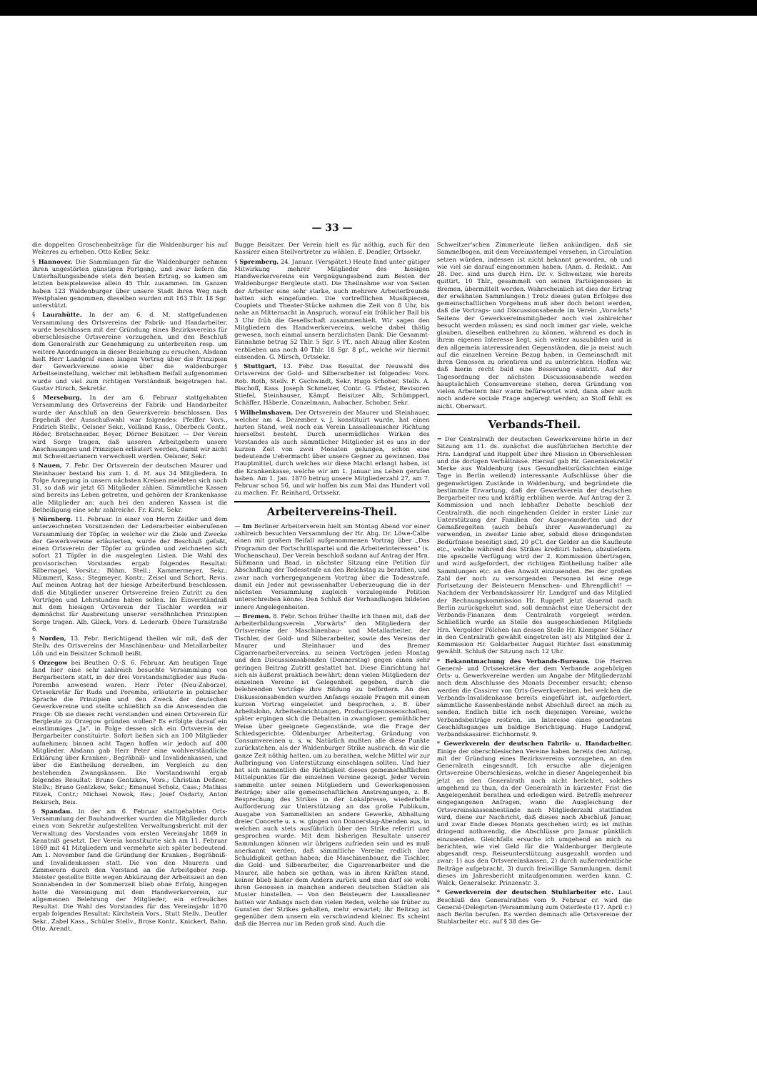— 33 —
die doppelten Groschenbeiträge für die Waldenburger bis auf Weiteres zu erheben. Otto Keller, Sekr.
§ Hannover. Die Sammlungen für die Waldenburger nehmen ihren ungestörten günstigen Fortgang, und zwar liefern die Unterhaltungsabende stets den besten Ertrag, so kamen am letzten beispielsweise allein 45 Thlr. zusammen. Im Ganzen haben 123 Waldenburger über unsere Stadt ihren Weg nach Westphalen genommen, dieselben wurden mit 163 Thlr. 18 Sgr. unterstützt.
§ Laurahütte. In der am 6. d. M. stattgefundenen Versammlung des Ortsvereins der Fabrik- und Handarbeiter, wurde beschlossen mit der Gründung eines Bezirksvereins für oberschlesische Ortsvereine vorzugehen, und den Beschluß dem Generalrath zur Genehmigung zu unterbreiten resp. um weitere Anordnungen in dieser Beziehung zu ersuchen. Alsdann hielt Herr Landgraf einen langen Vortrag über die Prinzipien der Gewerkvereine sowie über die waldenburger Arbeitseinstellung, welcher mit lebhaftem Beifall aufgenommen wurde und viel zum richtigen Verständniß beigetragen hat. Gustav Hirsch, Sekretär.
§ Merseburg. In der am 6. Februar stattgehabten Versammlung des Ortsvereins der Fabrik- und Handarbeiter wurde der Anschluß an den Gewerkverein beschlossen. Das Ergebniß der Ausschußwahl war folgendes: Pfeiffer Vors., Fridrich Stellv., Oelsner Sekr., Vollland Kass., Oberbeck Contr., Röder, Bretschneider, Beyer, Dörner Beisitzer. — Der Verein wird Sorge tragen, daß unseren Arbeitgebern unsere Anschauungen und Prinzipien erläutert werden, damit wir nicht mit Schweitzerianern verwechselt werden. Oelsner, Sekr.
§ Nauen, 7. Febr. Der Ortsverein der deutschen Maurer und Steinhauer bestand bis zum 1. d. M. aus 34 Mitgliedern. In Folge Anregung in unsern nächsten Kreisen meldeten sich noch 31, so daß wir jetzt 65 Mitglieder zählen. Sämmtliche Kassen sind bereits ins Leben getreten, und gehören der Krankenkasse alle Mitglieder an; auch bei den anderen Kassen ist die Betheiligung eine sehr zahlreiche. Fr. Kirst, Sekr.
§ Nürnberg. 11. Februar. In einer von Herrn Zeitler und dem unterzeichneten Vorsitzenden der Lederarbeiter einberufenen Versammlung der Töpfer, in welcher wir die Ziele und Zwecke der Gewerkvereine erläuterten, wurde der Beschluß gefaßt, einen Ortsverein der Töpfer zu gründen und zeichneten sich sofort 21 Töpfer in die ausgelegten Listen. Die Wahl des provisorischen Vorstandes ergab folgendes Resultat: Silbernagel, Vorsitz.; Böhm, Stell.; Kammermeyer, Sekr.; Mümmerl, Kass.; Stegmeyer, Kontr.; Zeisel und Schort, Revis. Auf meinen Antrag hat der hiesige Arbeiterbund beschlossen, daß die Mitglieder unserer Ortsvereine freien Zutritt zu den Vorträgen und Lehrstunden haben sollen. Im Einverständniß mit dem hiesigen Ortsverein der Tischler werden wir demnächst für Ausbreitung unserer versöhnlichen Prinzipien Sorge tragen. Alb. Gileck, Vors. d. Lederarb. Obere Turnstraße 6.
§ Norden, 13. Febr. Berichtigend theilen wir mit, daß der Stellv. des Ortsvereins der Maschinenbau- und Metallarbeiter Löh und ein Beisitzer Schmoll heißt.
§ Orzegow bei Beuthen O.-S. 6. Februar. Am heutigen Tage fand hier eine sehr zahlreich besuchte Versammlung von Bergarbeitern statt, in der drei Vorstandsmitglieder aus Ruda-Poremba anwesend waren. Herr Peter (Neu-Zaborze), Ortssekretär für Ruda und Poremba, erläuterte in polnischer Sprache die Prinzipien und den Zweck der deutschen Gewerkvereine und stellte schließlich an die Anwesenden die Frage: Ob sie dieses recht verstanden und einen Ortsverein für Bergleute zu Orzegow gründen wollen? Es erfolgte darauf ein einstimmiges „Ja", in Folge dessen sich ein Ortsverein der Bergarbeiter constituirte. Sofort ließen sich an 100 Mitglieder aufnehmen; binnen acht Tagen hoffen wir jedoch auf 400 Mitglieder. Alsdann gab Herr Peter eine wohlverständliche Erklärung über Kranken-, Begräbniß- und Invalidenkassen, und über die Eintheilung derselben, im Vergleich zu den bestehenden Zwangskassen. Die Vorstandswahl ergab folgendes Resultat: Bruno Gentzkow, Vors.; Christian Deßner, Stellv.; Bruno Gentzkow, Sekr.; Emanuel Scholz, Cass.; Mathias Fitzek, Contr.; Michael Nowok, Rev.; Josef Osdarty, Anton Bekirsch, Beis.
§ Spandau. In der am 6. Februar stattgehabten Orts-Versammlung der Bauhandwerker wurden die Mitglieder durch einen vom Sekretär aufgestellten Verwaltungsbericht mit der Verwaltung des Vorstandes vom ersten Vereinsjahr 1869 in Kenntniß gesetzt. Der Verein konstituirte sich am 11. Februar 1869 mit 41 Mitgliedern und vermehrte sich später bedeutend. Am 1. November fand die Gründung der Kranken-, Begräbniß- und Invalidenkassen statt. Die von den Maurern und Zimmerern durch den Vorstand an die Arbeitgeber resp. Meister gestellte Bitte wegen Abkürzung der Arbeitszeit an den Sonnabenden in der Sommerzeit blieb ohne Erfolg, hingegen hatte die Vereinigung mit dem Handwerkerverein, zur allgemeinen Belehrung der Mitglieder, ein erfreuliches Resultat. Die Wahl des Vorstandes für das Vereinsjahr 1870 ergab folgendes Resultat: Kirchstein Vors., Stutt Stellv., Deutler Sekr., Zabel Kass., Schüler Stellv., Brose Kontr., Knickert, Bahn, Otto, Arendt,
Bugge Beisitzer. Der Verein hielt es für nöthig, auch für den Kassirer einen Stellvertreter zu wählen. E. Dendler, Ortssekr.
§ Spremberg. 24. Januar. (Verspätet.) Heute fand unter gütiger Mitwirkung mehrer Mitglieder des hiesigen Handwerkervereins ein Vergnügungsabend zum Besten der Waldenburger Bergleute statt. Die Theilnahme war von Seiten der Arbeiter eine sehr starke, auch mehrere Arbeiterfreunde hatten sich eingefunden. Die vortrefflichen Musikpiecen, Couplets und Theater-Stücke nahmen die Zeit von 8 Uhr, bis nahe an Mitternacht in Anspruch, worauf ein fröhlicher Ball bis 3 Uhr früh die Gesellschaft zusammenhielt. Wir sagen den Mitgliedern des Handwerkervereins, welche dabei thätig gewesen, noch einmal unsern herzlichsten Dank. Die Gesammt-Einnahme betrug 52 Thlr. 5 Sgr. 5 Pf., nach Abzug aller Kosten verblieben uns noch 40 Thlr. 18 Sgr. 8 pf., welche wir hiermit einsenden. G. Mirsch, Ortssekr.
§ Stuttgart, 13. Febr. Das Resultat der Neuwahl des Ortsvereins der Gold- und Silberarbeiter ist folgendes: Vors. Rob. Roth, Stellv. F. Gschwindt, Sekr. Hugo Schober, Stellv. A. Bischoff, Kass. Joseph Schmelzer, Contr. G. Pfister, Revisoren Stiefel, Steinhauser, Kämpf, Beisitzer Alb, Schömpperl, Schäffer, Häberle, Conzelmann, Aubacher. Schober, Sekr.
§ Wilhelmshaven. Der Ortsverein der Maurer und Steinhauer, welcher am 4. Dezember v. J. konstituirt wurde, hat einen harten Stand, weil noch ein Verein Lassalleanischer Richtung hierselbst besteht. Durch unermüdliches Wirken des Vorstandes als auch sämmtlicher Mitglieder ist es uns in der kurzen Zeit von zwei Monaten gelungen, schon eine bedeutende Uebermacht über unsere Gegner zu gewinnen. Das Hauptmittel, durch welches wir diese Macht erlangt haben, ist die Krankenkasse, welche wir am 1. Januar ins Leben gerufen haben. Am 1. Jan. 1870 betrug unsere Mitgliederzahl 27, am 7. Februar schon 56, und wir hoffen bis zum Mai das Hundert voll zu machen. Fr. Reinhard, Ortssekr.
Arbeitervereins-Theil.
— Im Berliner Arbeiterverein hielt am Montag Abend vor einer zahlreich besuchten Versammlung der Hr. Abg. Dr. Löwe-Calbe einen mit großem Beifall aufgenommenen Vortrag über „Das Programm der Fortschrittspartei und die Arbeiterinteressen" (s. Wochenschau). Der Verein beschloß sodann auf Antrag der Hrn. Süßmann und Baad, in nächster Sitzung eine Petition für Abschaffung der Todesstrafe an den Reichstag zu berathen, und zwar nach vorhergegangenem Vortrag über die Todesstrafe, damit ein Jeder mit gewissenhafter Ueberzeugung die in der nächsten Versammlung zugleich vorzulegende Petition unterschreiben könne. Den Schluß der Verhandlungen bildeten innere Angelegenheiten.
— Bremen. 8. Febr. Schon früher theilte ich Ihnen mit, daß der Arbeiterbildungsverein „Vorwärts" den Mitgliedern der Ortsvereine der Maschinenbau- und Metallarbeiter, der Tischler, der Gold- und Silberarbeiter, sowie des Vereins der Maurer und Steinhauer und des Bremer Cigarrenarbeitervereins, zu seinen Vorträgen jeden Montag und den Discussionsabenden (Donnerstag) gegen einen sehr geringen Beitrag Zutritt gestattet hat. Diese Einrichtung hat sich als äußerst praktisch bewährt; denn vielen Mitgliedern der einzelnen Vereine ist Gelegenheit gegeben, durch die belehrenden Vorträge ihre Bildung zu befördern. An den Diskussionsabenden wurden Anfangs soziale Fragen mit einem kurzen Vortrag eingeleitet und besprochen, z. B. über Arbeitslohn, Arbeitseinrichtungen, Productivgenossenschaften; später ergingen sich die Debatten in zwangloser, gemüthlicher Weise über geeignete Gegenstände, wie die Frage der Schiedsgerichte, Oldenburger Arbeitertag, Gründung von Consumvereinen u. s. w. Natürlich mußten alle diese Punkte zurückstehen, als der Waldenburger Strike ausbrach, da wir die ganze Zeit nöthig hatten, um zu berathen, welche Mittel wir zur Aufbringung von Unterstützung einschlagen sollten. Und hier hat sich namentlich die Richtigkeit dieses gemeinschaftlichen Mittelpunktes für die einzelnen Vereine gezeigt. Jeder Verein sammelte unter seinen Mitgliedern und Gewerksgenossen Beiträge; aber alle gemeinschaftlichen Anstrengungen, z. B. Besprechung des Strikes in der Lokalpresse, wiederholte Aufforderung zur Unterstützung an das große Publikum, Ausgabe von Sammellisten an andere Gewerke, Abhaltung dreier Concerte u. s. w. gingen von Donnerstag-Abenden aus, in welchen auch stets ausführlich über den Strike referirt und gesprochen wurde. Mit dem bisherigen Resultate unserer Sammlungen können wir übrigens zufrieden sein und es muß anerkannt werden, daß sämmtliche Vereine redlich ihre Schuldigkeit gethan haben; die Maschinenbauer, die Tischler, die Gold- und Silberarbeiter, die Cigarrenarbeiter und die Maurer, alle haben sie gethan, was in ihren Kräften stand, keiner blieb hinter dem Andern zurück und man darf sie wohl ihren Genossen in manchen anderen deutschen Städten als Muster hinstellen. — Von den Beisteuern der Lassalleaner hatten wir Anfangs nach den vielen Reden, welche sie früher zu Gunsten der Strikes gehalten, mehr erwartet; ihr Beitrag ist gegenüber dem unsern ein verschwindend kleiner. Es scheint daß die Herren nur im Reden groß sind. Auch die
Schweitzer'schen Zimmerleute ließen ankündigen, daß sie Sammelbogen, mit dem Vereinsstempel versehen, in Circulation setzen würden, indessen ist nicht bekannt geworden, ob und wie viel sie darauf eingenommen haben. (Anm. d. Redakt.: Am 28. Dec. sind uns durch Hrn. Dr. v. Schweitzer, wie bereits quittirt, 10 Thlr., gesammelt von seinen Parteigenossen in Bremen, übermittelt worden. Wahrscheinlich ist dies der Ertrag der erwähnten Sammlungen.) Trotz dieses guten Erfolges des gemeinschaftlichen Vorgehens muß aber doch betont werden, daß die Vortrags- und Discussionsabende im Verein „Vorwärts" Seitens der Gewerkvereinsmitglieder noch viel zahlreicher besucht werden müssen; es sind noch immer gar viele, welche glauben, dieselben entbehren zu können, während es doch in ihrem eigenen Interesse liegt, sich weiter auszubilden und in den allgemein interessirenden Gegenständen, die ja meist auch auf die einzelnen Vereine Bezug haben, in Gemeinschaft mit ihren Genossen zu orientiren und zu unterrichten. Hoffen wir, daß hierin recht bald eine Besserung eintritt. Auf der Tagesordnung der nächsten Discussionsabende werden hauptsächlich Consumvereine stehen, deren Gründung von vielen Arbeitern hier warm befürwortet wird, dann aber auch noch andere sociale Frage angeregt werden; an Stoff fehlt es nicht. Oberwart.
Verbands-Theil.
= Der Centralrath der deutschen Gewerkvereine hörte in der Sitzung am 11. ds. zunächst die ausführlichen Berichte der Hrn. Landgraf und Ruppelt über ihre Mission in Oberschlesien und die dortigen Verhältnisse. Hierauf gab Hr. Generalsekretär Merke aus Waldenburg (aus Gesundheitsrücksichten einige Tage in Berlin weilend) interessante Aufschlüsse über die gegenwärtigen Zustände in Waldenburg, und begründete die bestimmte Erwartung, daß der Gewerkverein der deutschen Bergarbeiter neu und kräftig erblühen werde. Auf Antrag der 2. Kommission und nach lebhafter Debatte beschloß der Centralrath, die noch eingehenden Gelder in erster Linie zur Unterstützung der Familien der Ausgewanderten und der Gemaßregelten (auch behufs ihrer Auswanderung) zu verwenden, in zweiter Linie aber, sobald diese dringendsten Bedürfnisse beseitigt sind, 20 pCt. der Gelder an die Kaufleute etc., welche während des Strikes kreditirt haben, abzuliefern. Die spezielle Verfügung wird der 2. Kommission übertragen, und wird aufgefordert, der richtigen Eintheilung halber alle Sammlungen etc. an den Anwalt einzusenden. Bei der großen Zahl der noch zu versorgenden Personen ist eine rege Fortsetzung der Beisteuern Menschen- und Ehrenpflicht! — Nachdem der Verbandskassirer Hr. Landgraf und das Mitglied der Rechnungskommission Hr. Ruppelt jetzt dauernd nach Berlin zurückgekehrt sind, soll demnächst eine Uebersicht der Verbands-Finanzen dem Centralrath vorgelegt werden. Schließlich wurde an Stelle des ausgeschiedenen Mitglieds Hrn. Vergolder Pölchen (an dessen Stelle Hr. Klempner Söllner in den Centralrath gewählt eingetreten ist) als Mitglied der 2. Kommission Hr. Goldarbeiter August Richter fast einstimmig gewählt. Schluß der Sitzung nach 12 Uhr.
* Bekanntmachung des Verbands-Bureaus. Die Herren General- und Ortssekretäre der dem Verbande angehörigen Orts- u. Gewerkvereine werden um Angabe der Mitgliederzahl nach dem Abschlusse des Monats December ersucht; ebenso werden die Cassirer von Orts-Gewerkvereinen, bei welchen die Verbands-Invalidenkasse bereits eingeführt ist, aufgefordert, sämmtliche Kassenbestände nebst Abschluß direct an mich zu senden. Endlich bitte ich noch diejenigen Vereine, welche Verbandsbeiträge restiren, im Interesse eines geordneten Geschäftsganges um baldige Berichtigung. Hugo Landgraf, Verbandskassirer. Eichhornstr. 9.
* Gewerkverein der deutschen Fabrik- u. Handarbeiter. Einige der oberschlesischen Vereine haben bereits den Antrag, mit der Gründung eines Bezirksvereins vorzugehen, an den Generalrath eingesandt. Ich ersuche alle diejenigen Ortsvereine Oberschlesiens, welche in dieser Angelegenheit bis jetzt an den Generalrath noch nicht berichtet, solches umgehend zu thun, da der Generalrath in kürzester Frist die Angelegenheit berathen und erledigen wird. Betreffs mehrerer eingegangenen Anfragen, wann die Ausgleichung der Ortsvereinskassenbestände nach Mitgliederzahl stattfinden wird, diene zur Nachricht, daß dieses nach Abschluß Januar, und zwar Ende dieses Monats geschehen wird; es ist mithin dringend nothwendig, die Abschlüsse pro Januar pünktlich einzusenden. Gleichfalls ersuche ich umgehend an mich zu berichten, wie viel Geld für die Waldenburger Bergleute abgesandt resp. Reiseunterstützung ausgezahlt worden und zwar: 1) aus den Ortsvereinskassen, 2) durch außerordentliche Beiträge aufgebracht, 3) durch freiwillige Sammlungen, damit dieses im Jahresbericht mitaufgenommen werden kann. C. Walck, Generalsekr. Prinzenstr. 3.
* Gewerkverein der deutschen Stuhlarbeiter etc. Laut Beschluß des Generalrathes vom 9. Februar cr. wird die General-(Delegirten-)Versammlung zum Osterfeste (17. April c.) nach Berlin berufen. Es werden demnach alle Ortsvereine der Stuhlarbeiter etc. auf § 38 des Ge-